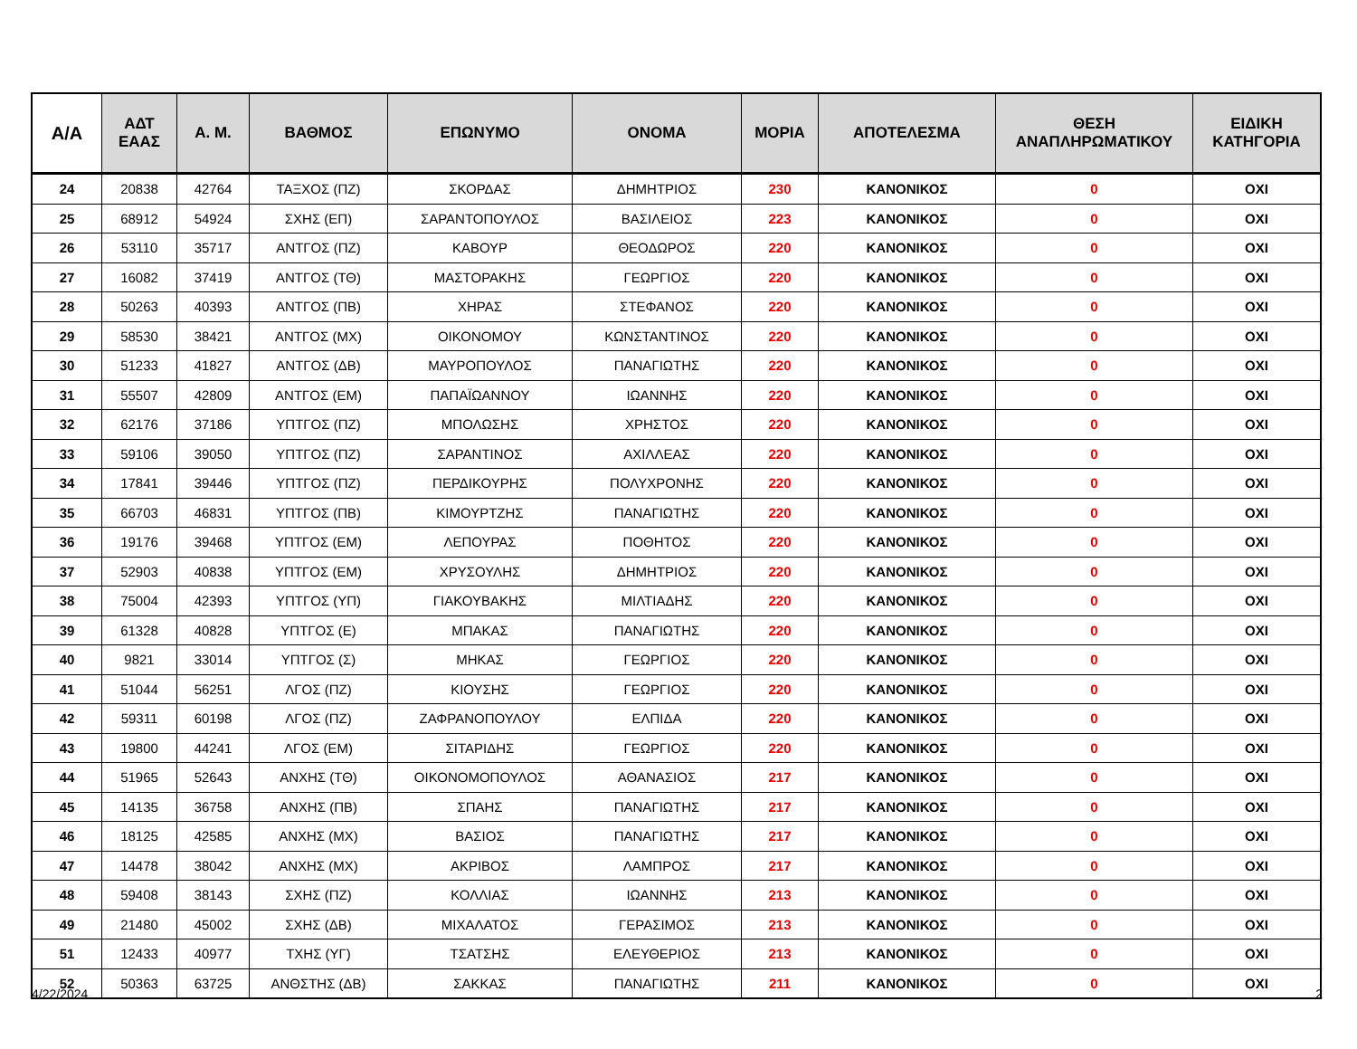| Α/Α | ΑΔΤ ΕΑΑΣ | Α. Μ. | ΒΑΘΜΟΣ | ΕΠΩΝΥΜΟ | ΟΝΟΜΑ | ΜΟΡΙΑ | ΑΠΟΤΕΛΕΣΜΑ | ΘΕΣΗ ΑΝΑΠΛΗΡΩΜΑΤΙΚΟΥ | ΕΙΔΙΚΗ ΚΑΤΗΓΟΡΙΑ |
| --- | --- | --- | --- | --- | --- | --- | --- | --- | --- |
| 24 | 20838 | 42764 | ΤΑΞΧΟΣ (ΠΖ) | ΣΚΟΡΔΑΣ | ΔΗΜΗΤΡΙΟΣ | 230 | ΚΑΝΟΝΙΚΟΣ | 0 | ΟΧΙ |
| 25 | 68912 | 54924 | ΣΧΗΣ (ΕΠ) | ΣΑΡΑΝΤΟΠΟΥΛΟΣ | ΒΑΣΙΛΕΙΟΣ | 223 | ΚΑΝΟΝΙΚΟΣ | 0 | ΟΧΙ |
| 26 | 53110 | 35717 | ΑΝΤΓΟΣ (ΠΖ) | ΚΑΒΟΥΡ | ΘΕΟΔΩΡΟΣ | 220 | ΚΑΝΟΝΙΚΟΣ | 0 | ΟΧΙ |
| 27 | 16082 | 37419 | ΑΝΤΓΟΣ (ΤΘ) | ΜΑΣΤΟΡΑΚΗΣ | ΓΕΩΡΓΙΟΣ | 220 | ΚΑΝΟΝΙΚΟΣ | 0 | ΟΧΙ |
| 28 | 50263 | 40393 | ΑΝΤΓΟΣ (ΠΒ) | ΧΗΡΑΣ | ΣΤΕΦΑΝΟΣ | 220 | ΚΑΝΟΝΙΚΟΣ | 0 | ΟΧΙ |
| 29 | 58530 | 38421 | ΑΝΤΓΟΣ (ΜΧ) | ΟΙΚΟΝΟΜΟΥ | ΚΩΝΣΤΑΝΤΙΝΟΣ | 220 | ΚΑΝΟΝΙΚΟΣ | 0 | ΟΧΙ |
| 30 | 51233 | 41827 | ΑΝΤΓΟΣ (ΔΒ) | ΜΑΥΡΟΠΟΥΛΟΣ | ΠΑΝΑΓΙΩΤΗΣ | 220 | ΚΑΝΟΝΙΚΟΣ | 0 | ΟΧΙ |
| 31 | 55507 | 42809 | ΑΝΤΓΟΣ (ΕΜ) | ΠΑΠΑΪΩΑΝΝΟΥ | ΙΩΑΝΝΗΣ | 220 | ΚΑΝΟΝΙΚΟΣ | 0 | ΟΧΙ |
| 32 | 62176 | 37186 | ΥΠΤΓΟΣ (ΠΖ) | ΜΠΟΛΩΣΗΣ | ΧΡΗΣΤΟΣ | 220 | ΚΑΝΟΝΙΚΟΣ | 0 | ΟΧΙ |
| 33 | 59106 | 39050 | ΥΠΤΓΟΣ (ΠΖ) | ΣΑΡΑΝΤΙΝΟΣ | ΑΧΙΛΛΕΑΣ | 220 | ΚΑΝΟΝΙΚΟΣ | 0 | ΟΧΙ |
| 34 | 17841 | 39446 | ΥΠΤΓΟΣ (ΠΖ) | ΠΕΡΔΙΚΟΥΡΗΣ | ΠΟΛΥΧΡΟΝΗΣ | 220 | ΚΑΝΟΝΙΚΟΣ | 0 | ΟΧΙ |
| 35 | 66703 | 46831 | ΥΠΤΓΟΣ (ΠΒ) | ΚΙΜΟΥΡΤΖΗΣ | ΠΑΝΑΓΙΩΤΗΣ | 220 | ΚΑΝΟΝΙΚΟΣ | 0 | ΟΧΙ |
| 36 | 19176 | 39468 | ΥΠΤΓΟΣ (ΕΜ) | ΛΕΠΟΥΡΑΣ | ΠΟΘΗΤΟΣ | 220 | ΚΑΝΟΝΙΚΟΣ | 0 | ΟΧΙ |
| 37 | 52903 | 40838 | ΥΠΤΓΟΣ (ΕΜ) | ΧΡΥΣΟΥΛΗΣ | ΔΗΜΗΤΡΙΟΣ | 220 | ΚΑΝΟΝΙΚΟΣ | 0 | ΟΧΙ |
| 38 | 75004 | 42393 | ΥΠΤΓΟΣ (ΥΠ) | ΓΙΑΚΟΥΒΑΚΗΣ | ΜΙΛΤΙΑΔΗΣ | 220 | ΚΑΝΟΝΙΚΟΣ | 0 | ΟΧΙ |
| 39 | 61328 | 40828 | ΥΠΤΓΟΣ (Ε) | ΜΠΑΚΑΣ | ΠΑΝΑΓΙΩΤΗΣ | 220 | ΚΑΝΟΝΙΚΟΣ | 0 | ΟΧΙ |
| 40 | 9821 | 33014 | ΥΠΤΓΟΣ (Σ) | ΜΗΚΑΣ | ΓΕΩΡΓΙΟΣ | 220 | ΚΑΝΟΝΙΚΟΣ | 0 | ΟΧΙ |
| 41 | 51044 | 56251 | ΛΓΟΣ (ΠΖ) | ΚΙΟΥΣΗΣ | ΓΕΩΡΓΙΟΣ | 220 | ΚΑΝΟΝΙΚΟΣ | 0 | ΟΧΙ |
| 42 | 59311 | 60198 | ΛΓΟΣ (ΠΖ) | ΖΑΦΡΑΝΟΠΟΥΛΟΥ | ΕΛΠΙΔΑ | 220 | ΚΑΝΟΝΙΚΟΣ | 0 | ΟΧΙ |
| 43 | 19800 | 44241 | ΛΓΟΣ (ΕΜ) | ΣΙΤΑΡΙΔΗΣ | ΓΕΩΡΓΙΟΣ | 220 | ΚΑΝΟΝΙΚΟΣ | 0 | ΟΧΙ |
| 44 | 51965 | 52643 | ΑΝΧΗΣ (ΤΘ) | ΟΙΚΟΝΟΜΟΠΟΥΛΟΣ | ΑΘΑΝΑΣΙΟΣ | 217 | ΚΑΝΟΝΙΚΟΣ | 0 | ΟΧΙ |
| 45 | 14135 | 36758 | ΑΝΧΗΣ (ΠΒ) | ΣΠΑΗΣ | ΠΑΝΑΓΙΩΤΗΣ | 217 | ΚΑΝΟΝΙΚΟΣ | 0 | ΟΧΙ |
| 46 | 18125 | 42585 | ΑΝΧΗΣ (ΜΧ) | ΒΑΣΙΟΣ | ΠΑΝΑΓΙΩΤΗΣ | 217 | ΚΑΝΟΝΙΚΟΣ | 0 | ΟΧΙ |
| 47 | 14478 | 38042 | ΑΝΧΗΣ (ΜΧ) | ΑΚΡΙΒΟΣ | ΛΑΜΠΡΟΣ | 217 | ΚΑΝΟΝΙΚΟΣ | 0 | ΟΧΙ |
| 48 | 59408 | 38143 | ΣΧΗΣ (ΠΖ) | ΚΟΛΛΙΑΣ | ΙΩΑΝΝΗΣ | 213 | ΚΑΝΟΝΙΚΟΣ | 0 | ΟΧΙ |
| 49 | 21480 | 45002 | ΣΧΗΣ (ΔΒ) | ΜΙΧΑΛΑΤΟΣ | ΓΕΡΑΣΙΜΟΣ | 213 | ΚΑΝΟΝΙΚΟΣ | 0 | ΟΧΙ |
| 51 | 12433 | 40977 | ΤΧΗΣ (ΥΓ) | ΤΣΑΤΣΗΣ | ΕΛΕΥΘΕΡΙΟΣ | 213 | ΚΑΝΟΝΙΚΟΣ | 0 | ΟΧΙ |
| 52 | 50363 | 63725 | ΑΝΘΣΤΗΣ (ΔΒ) | ΣΑΚΚΑΣ | ΠΑΝΑΓΙΩΤΗΣ | 211 | ΚΑΝΟΝΙΚΟΣ | 0 | ΟΧΙ |
4/22/2024 2